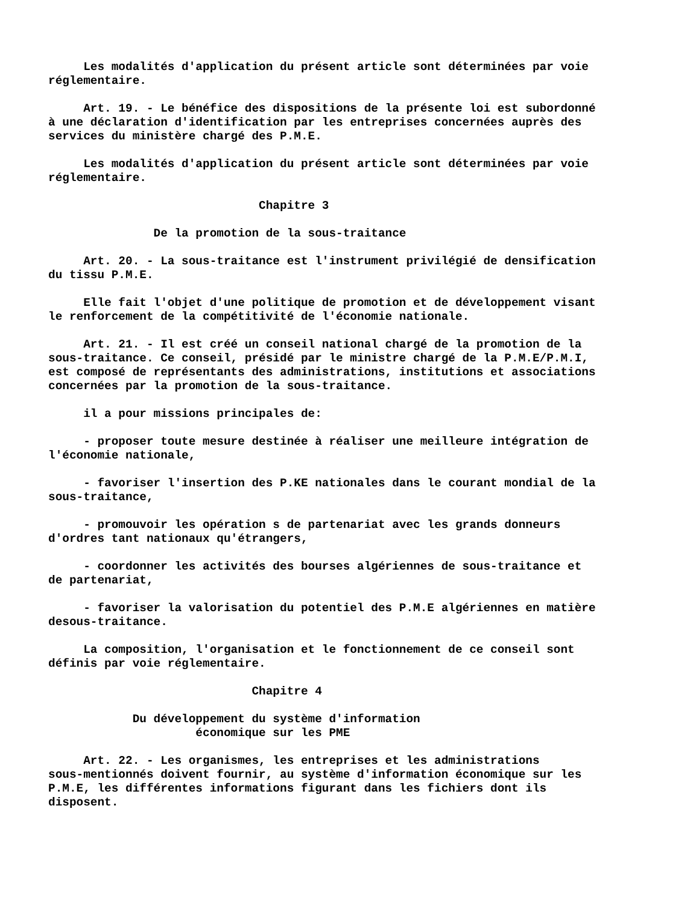Les modalités d'application du présent article sont déterminées par voie réglementaire. Art. 19. - Le bénéfice des dispositions de la présente loi est subordonné à une déclaration d'identification par les entreprises concernées auprès des services du ministère chargé des P.M.E. Les modalités d'application du présent article sont déterminées par voie réglementaire. Chapitre 3 De la promotion de la sous-traitance Art. 20. - La sous-traitance est l'instrument privilégié de densification du tissu P.M.E. Elle fait l'objet d'une politique de promotion et de développement visant le renforcement de la compétitivité de l'économie nationale. Art. 21. - Il est créé un conseil national chargé de la promotion de la sous-traitance. Ce conseil, présidé par le ministre chargé de la P.M.E/P.M.I, est composé de représentants des administrations, institutions et associations concernées par la promotion de la sous-traitance. il a pour missions principales de: - proposer toute mesure destinée à réaliser une meilleure intégration de l'économie nationale, - favoriser l'insertion des P.KE nationales dans le courant mondial de la sous-traitance, - promouvoir les opération s de partenariat avec les grands donneurs d'ordres tant nationaux qu'étrangers, - coordonner les activités des bourses algériennes de sous-traitance et de partenariat, - favoriser la valorisation du potentiel des P.M.E algériennes en matière desous-traitance. La composition, l'organisation et le fonctionnement de ce conseil sont définis par voie réglementaire. Chapitre 4 Du développement du système d'information économique sur les PME Art. 22. - Les organismes, les entreprises et les administrations sous-mentionnés doivent fournir, au système d'information économique sur les P.M.E, les différentes informations figurant dans les fichiers dont ils disposent.